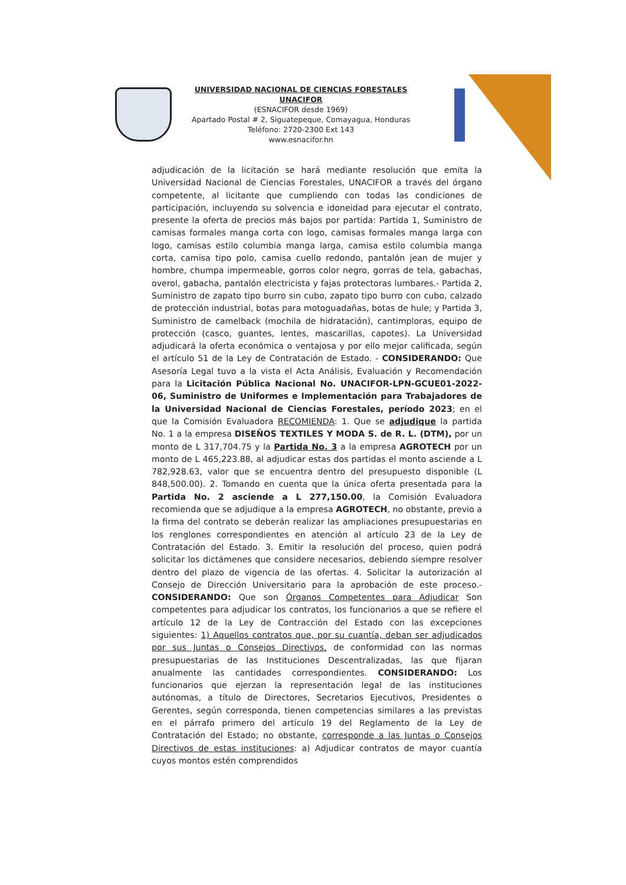UNIVERSIDAD NACIONAL DE CIENCIAS FORESTALES
UNACIFOR
(ESNACIFOR desde 1969)
Apartado Postal # 2, Siguatepeque, Comayagua, Honduras
Teléfono: 2720-2300 Ext 143
www.esnacifor.hn
adjudicación de la licitación se hará mediante resolución que emita la Universidad Nacional de Ciencias Forestales, UNACIFOR a través del órgano competente, al licitante que cumpliendo con todas las condiciones de participación, incluyendo su solvencia e idoneidad para ejecutar el contrato, presente la oferta de precios más bajos por partida: Partida 1, Suministro de camisas formales manga corta con logo, camisas formales manga larga con logo, camisas estilo columbia manga larga, camisa estilo columbia manga corta, camisa tipo polo, camisa cuello redondo, pantalón jean de mujer y hombre, chumpa impermeable, gorros color negro, gorras de tela, gabachas, overol, gabacha, pantalón electricista y fajas protectoras lumbares.- Partida 2, Suministro de zapato tipo burro sin cubo, zapato tipo burro con cubo, calzado de protección industrial, botas para motoguadañas, botas de hule; y Partida 3, Suministro de camelback (mochila de hidratación), cantimploras, equipo de protección (casco, guantes, lentes, mascarillas, capotes). La Universidad adjudicará la oferta económica o ventajosa y por ello mejor calificada, según el artículo 51 de la Ley de Contratación de Estado. - CONSIDERANDO: Que Asesoría Legal tuvo a la vista el Acta Análisis, Evaluación y Recomendación para la Licitación Pública Nacional No. UNACIFOR-LPN-GCUE01-2022-06, Suministro de Uniformes e Implementación para Trabajadores de la Universidad Nacional de Ciencias Forestales, período 2023; en el que la Comisión Evaluadora RECOMIENDA: 1. Que se adjudique la partida No. 1 a la empresa DISEÑOS TEXTILES Y MODA S. de R. L. (DTM), por un monto de L 317,704.75 y la Partida No. 3 a la empresa AGROTECH por un monto de L 465,223.88, al adjudicar estas dos partidas el monto asciende a L 782,928.63, valor que se encuentra dentro del presupuesto disponible (L 848,500.00). 2. Tomando en cuenta que la única oferta presentada para la Partida No. 2 asciende a L 277,150.00, la Comisión Evaluadora recomienda que se adjudique a la empresa AGROTECH, no obstante, previo a la firma del contrato se deberán realizar las ampliaciones presupuestarias en los renglones correspondientes en atención al artículo 23 de la Ley de Contratación del Estado. 3. Emitir la resolución del proceso, quien podrá solicitar los dictámenes que considere necesarios, debiendo siempre resolver dentro del plazo de vigencia de las ofertas. 4. Solicitar la autorización al Consejo de Dirección Universitario para la aprobación de este proceso.- CONSIDERANDO: Que son Órganos Competentes para Adjudicar Son competentes para adjudicar los contratos, los funcionarios a que se refiere el artículo 12 de la Ley de Contracción del Estado con las excepciones siguientes: 1) Aquellos contratos que, por su cuantía, deban ser adjudicados por sus Juntas o Consejos Directivos, de conformidad con las normas presupuestarias de las Instituciones Descentralizadas, las que fijaran anualmente las cantidades correspondientes. CONSIDERANDO: Los funcionarios que ejerzan la representación legal de las instituciones autónomas, a título de Directores, Secretarios Ejecutivos, Presidentes o Gerentes, según corresponda, tienen competencias similares a las previstas en el párrafo primero del artículo 19 del Reglamento de la Ley de Contratación del Estado; no obstante, corresponde a las Juntas o Consejos Directivos de estas instituciones: a) Adjudicar contratos de mayor cuantía cuyos montos estén comprendidos